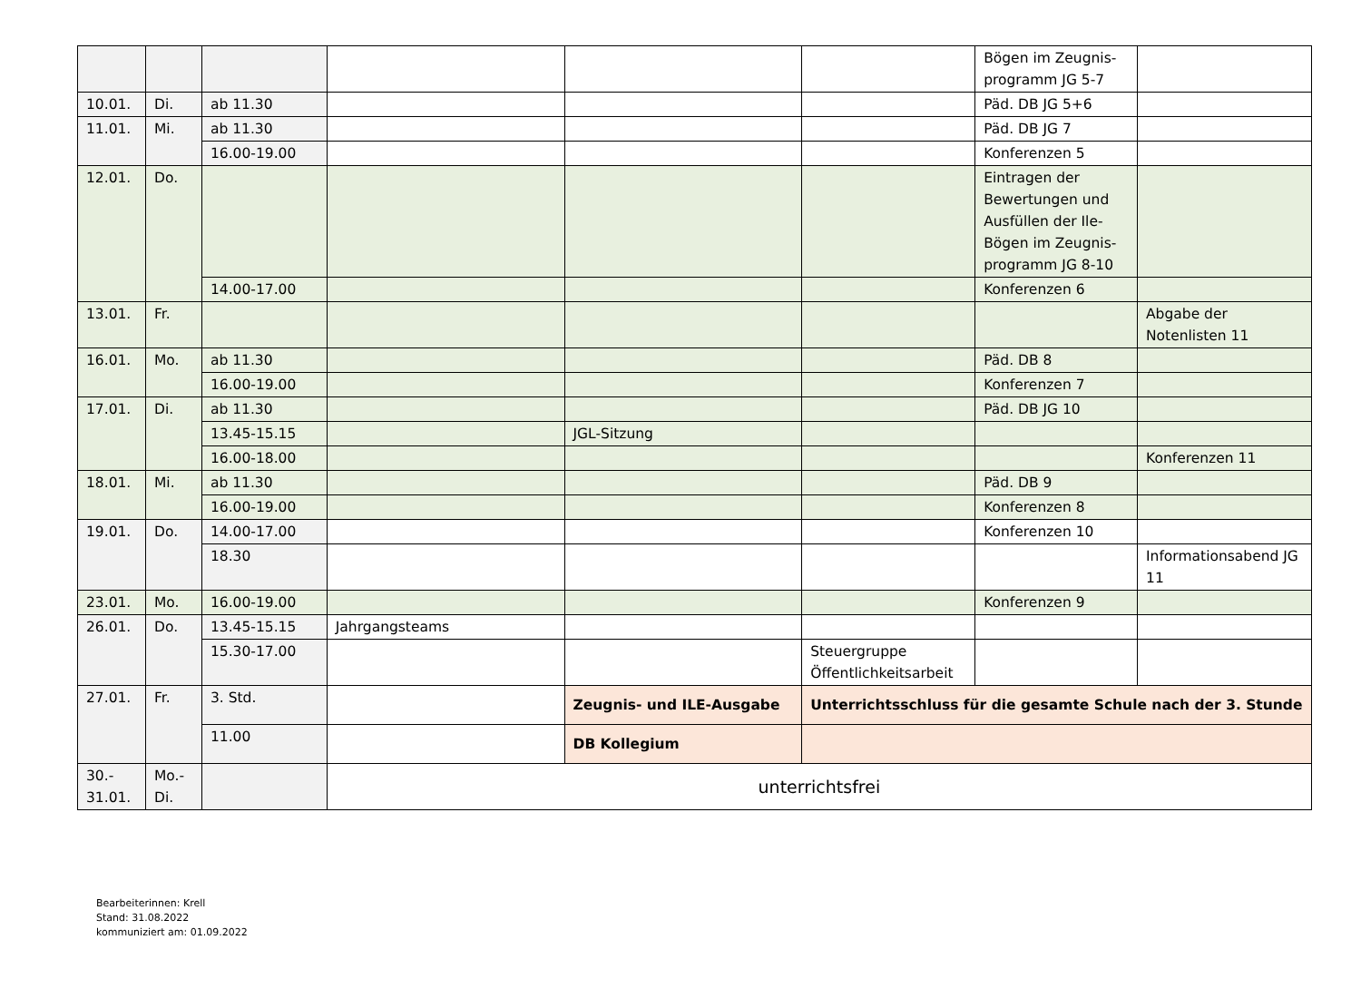| | | | | | | Bögen im Zeugnis-programm JG 5-7 | |
| 10.01. | Di. | ab 11.30 | | | | Päd. DB JG 5+6 | |
| 11.01. | Mi. | ab 11.30 | | | | Päd. DB JG 7 | |
| | | 16.00-19.00 | | | | Konferenzen 5 | |
| 12.01. | Do. | | | | | Eintragen der Bewertungen und Ausfüllen der Ile-Bögen im Zeugnis-programm JG 8-10 | |
| | | 14.00-17.00 | | | | Konferenzen 6 | |
| 13.01. | Fr. | | | | | | Abgabe der Notenlisten 11 |
| 16.01. | Mo. | ab 11.30 | | | | Päd. DB 8 | |
| | | 16.00-19.00 | | | | Konferenzen 7 | |
| 17.01. | Di. | ab 11.30 | | | | Päd. DB JG 10 | |
| | | 13.45-15.15 | | JGL-Sitzung | | | |
| | | 16.00-18.00 | | | | | Konferenzen 11 |
| 18.01. | Mi. | ab 11.30 | | | | Päd. DB 9 | |
| | | 16.00-19.00 | | | | Konferenzen 8 | |
| 19.01. | Do. | 14.00-17.00 | | | | Konferenzen 10 | |
| | | 18.30 | | | | | Informationsabend JG 11 |
| 23.01. | Mo. | 16.00-19.00 | | | | Konferenzen 9 | |
| 26.01. | Do. | 13.45-15.15 | Jahrgangsteams | | | | |
| | | 15.30-17.00 | | | Steuergruppe Öffentlichkeitsarbeit | | |
| 27.01. | Fr. | 3. Std. | | Zeugnis- und ILE-Ausgabe | Unterrichtsschluss für die gesamte Schule nach der 3. Stunde | | |
| | | 11.00 | | DB Kollegium | | | |
| 30.- 31.01. | Mo.- Di. | | unterrichtsfrei | | | | |
Bearbeiterinnen: Krell
Stand: 31.08.2022
kommuniziert am: 01.09.2022